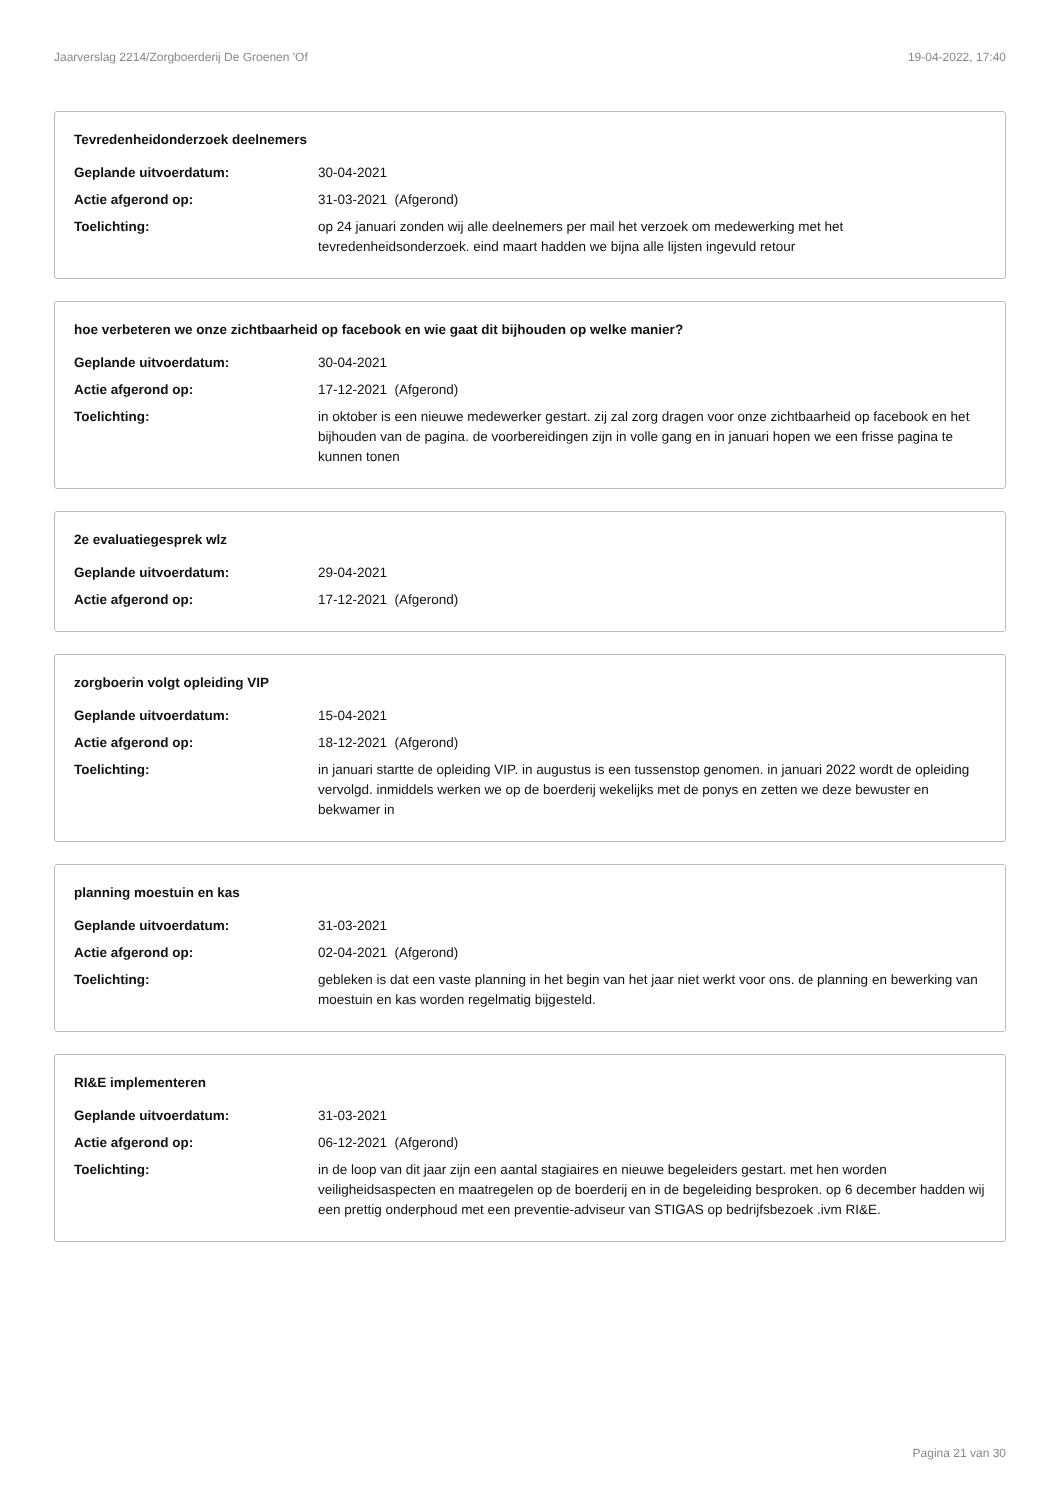Jaarverslag 2214/Zorgboerderij De Groenen 'Of 19-04-2022, 17:40
Tevredenheidonderzoek deelnemers
Geplande uitvoerdatum: 30-04-2021
Actie afgerond op: 31-03-2021 (Afgerond)
Toelichting: op 24 januari zonden wij alle deelnemers per mail het verzoek om medewerking met het tevredenheidsonderzoek. eind maart hadden we bijna alle lijsten ingevuld retour
hoe verbeteren we onze zichtbaarheid op facebook en wie gaat dit bijhouden op welke manier?
Geplande uitvoerdatum: 30-04-2021
Actie afgerond op: 17-12-2021 (Afgerond)
Toelichting: in oktober is een nieuwe medewerker gestart. zij zal zorg dragen voor onze zichtbaarheid op facebook en het bijhouden van de pagina. de voorbereidingen zijn in volle gang en in januari hopen we een frisse pagina te kunnen tonen
2e evaluatiegesprek wlz
Geplande uitvoerdatum: 29-04-2021
Actie afgerond op: 17-12-2021 (Afgerond)
zorgboerin volgt opleiding VIP
Geplande uitvoerdatum: 15-04-2021
Actie afgerond op: 18-12-2021 (Afgerond)
Toelichting: in januari startte de opleiding VIP. in augustus is een tussenstop genomen. in januari 2022 wordt de opleiding vervolgd. inmiddels werken we op de boerderij wekelijks met de ponys en zetten we deze bewuster en bekwamer in
planning moestuin en kas
Geplande uitvoerdatum: 31-03-2021
Actie afgerond op: 02-04-2021 (Afgerond)
Toelichting: gebleken is dat een vaste planning in het begin van het jaar niet werkt voor ons. de planning en bewerking van moestuin en kas worden regelmatig bijgesteld.
RI&E implementeren
Geplande uitvoerdatum: 31-03-2021
Actie afgerond op: 06-12-2021 (Afgerond)
Toelichting: in de loop van dit jaar zijn een aantal stagiaires en nieuwe begeleiders gestart. met hen worden veiligheidsaspecten en maatregelen op de boerderij en in de begeleiding besproken. op 6 december hadden wij een prettig onderphoud met een preventie-adviseur van STIGAS op bedrijfsbezoek .ivm RI&E.
Pagina 21 van 30